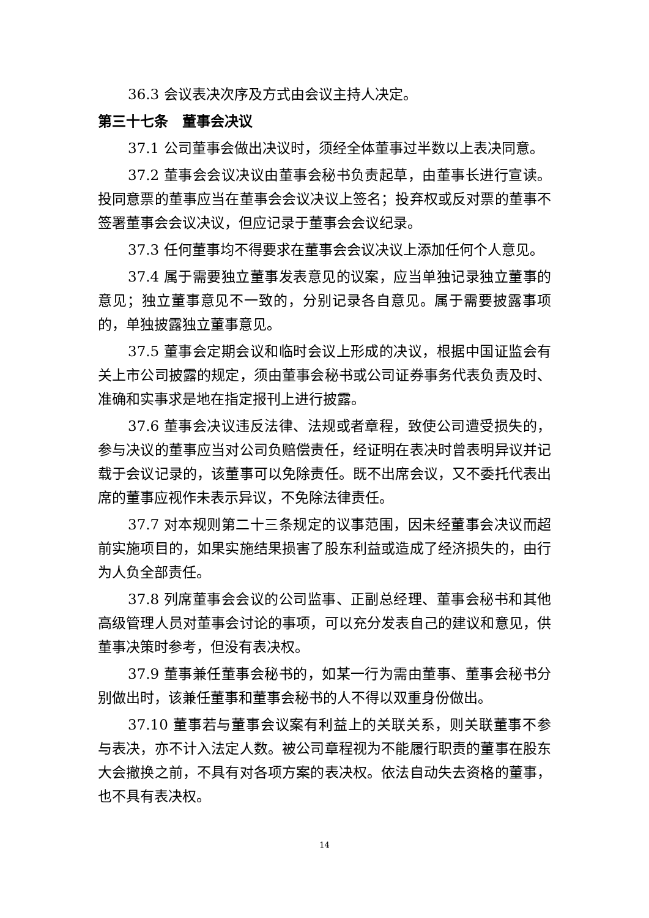36.3 会议表决次序及方式由会议主持人决定。
第三十七条　董事会决议
37.1 公司董事会做出决议时，须经全体董事过半数以上表决同意。
37.2 董事会会议决议由董事会秘书负责起草，由董事长进行宣读。投同意票的董事应当在董事会会议决议上签名；投弃权或反对票的董事不签署董事会会议决议，但应记录于董事会会议纪录。
37.3 任何董事均不得要求在董事会会议决议上添加任何个人意见。
37.4 属于需要独立董事发表意见的议案，应当单独记录独立董事的意见；独立董事意见不一致的，分别记录各自意见。属于需要披露事项的，单独披露独立董事意见。
37.5 董事会定期会议和临时会议上形成的决议，根据中国证监会有关上市公司披露的规定，须由董事会秘书或公司证券事务代表负责及时、准确和实事求是地在指定报刊上进行披露。
37.6 董事会决议违反法律、法规或者章程，致使公司遭受损失的，参与决议的董事应当对公司负赔偿责任，经证明在表决时曾表明异议并记载于会议记录的，该董事可以免除责任。既不出席会议，又不委托代表出席的董事应视作未表示异议，不免除法律责任。
37.7 对本规则第二十三条规定的议事范围，因未经董事会决议而超前实施项目的，如果实施结果损害了股东利益或造成了经济损失的，由行为人负全部责任。
37.8 列席董事会会议的公司监事、正副总经理、董事会秘书和其他高级管理人员对董事会讨论的事项，可以充分发表自己的建议和意见，供董事决策时参考，但没有表决权。
37.9 董事兼任董事会秘书的，如某一行为需由董事、董事会秘书分别做出时，该兼任董事和董事会秘书的人不得以双重身份做出。
37.10 董事若与董事会议案有利益上的关联关系，则关联董事不参与表决，亦不计入法定人数。被公司章程视为不能履行职责的董事在股东大会撤换之前，不具有对各项方案的表决权。依法自动失去资格的董事，也不具有表决权。
14